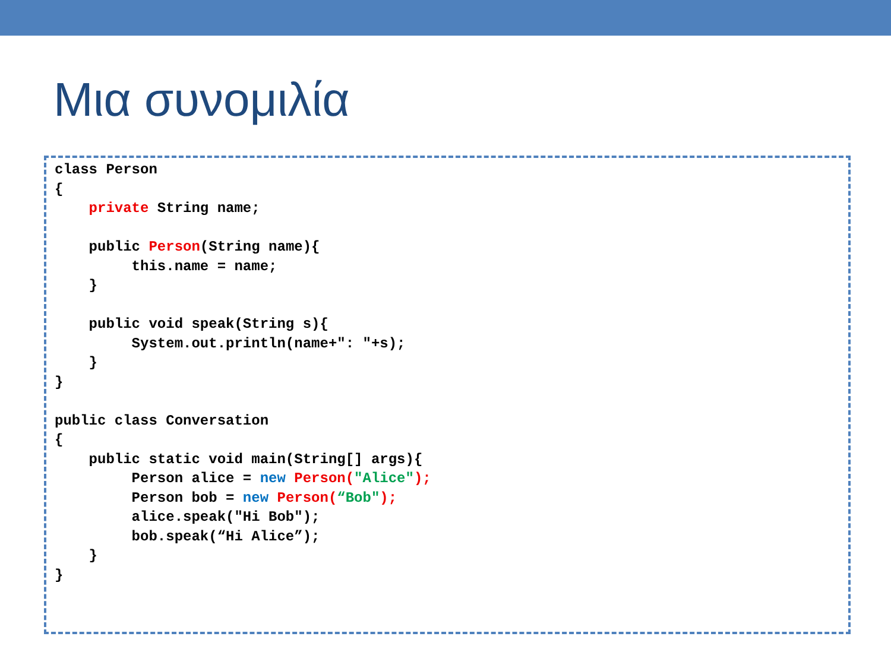Μια συνομιλία
class Person
{
    private String name;

    public Person(String name){
         this.name = name;
    }

    public void speak(String s){
         System.out.println(name+": "+s);
    }
}

public class Conversation
{
    public static void main(String[] args){
         Person alice = new Person("Alice");
         Person bob = new Person(“Bob");
         alice.speak("Hi Bob");
         bob.speak(“Hi Alice”);
    }
}